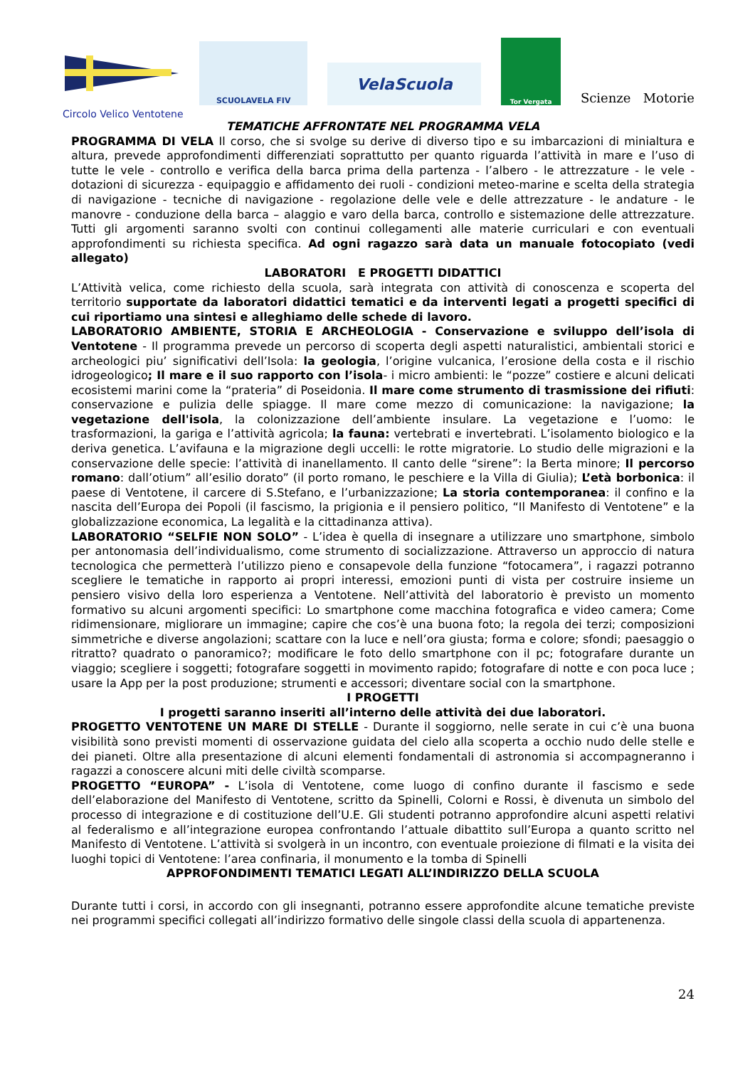SCUOLAVELA FIV
VelaScuola
Tor Vergata
Scienze Motorie
Circolo Velico Ventotene
TEMATICHE AFFRONTATE NEL PROGRAMMA VELA
PROGRAMMA DI VELA Il corso, che si svolge su derive di diverso tipo e su imbarcazioni di minialtura e altura, prevede approfondimenti differenziati soprattutto per quanto riguarda l’attività in mare e l’uso di tutte le vele - controllo e verifica della barca prima della partenza - l’albero - le attrezzature - le vele - dotazioni di sicurezza - equipaggio e affidamento dei ruoli - condizioni meteo-marine e scelta della strategia di navigazione - tecniche di navigazione - regolazione delle vele e delle attrezzature - le andature - le manovre - conduzione della barca – alaggio e varo della barca, controllo e sistemazione delle attrezzature. Tutti gli argomenti saranno svolti con continui collegamenti alle materie curriculari e con eventuali approfondimenti su richiesta specifica. Ad ogni ragazzo sarà data un manuale fotocopiato (vedi allegato)
LABORATORI E PROGETTI DIDATTICI
L’Attività velica, come richiesto della scuola, sarà integrata con attività di conoscenza e scoperta del territorio supportate da laboratori didattici tematici e da interventi legati a progetti specifici di cui riportiamo una sintesi e alleghiamo delle schede di lavoro.
LABORATORIO AMBIENTE, STORIA E ARCHEOLOGIA - Conservazione e sviluppo dell’isola di Ventotene - Il programma prevede un percorso di scoperta degli aspetti naturalistici, ambientali storici e archeologici piu’ significativi dell’Isola: la geologia, l’origine vulcanica, l’erosione della costa e il rischio idrogeologico; Il mare e il suo rapporto con l’isola- i micro ambienti: le “pozze” costiere e alcuni delicati ecosistemi marini come la “prateria” di Poseidonia. Il mare come strumento di trasmissione dei rifiuti: conservazione e pulizia delle spiagge. Il mare come mezzo di comunicazione: la navigazione; la vegetazione dell'isola, la colonizzazione dell’ambiente insulare. La vegetazione e l’uomo: le trasformazioni, la gariga e l’attività agricola; la fauna: vertebrati e invertebrati. L’isolamento biologico e la deriva genetica. L’avifauna e la migrazione degli uccelli: le rotte migratorie. Lo studio delle migrazioni e la conservazione delle specie: l’attività di inanellamento. Il canto delle “sirene”: la Berta minore; Il percorso romano: dall’otium” all’esilio dorato” (il porto romano, le peschiere e la Villa di Giulia); L’età borbonica: il paese di Ventotene, il carcere di S.Stefano, e l’urbanizzazione; La storia contemporanea: il confino e la nascita dell’Europa dei Popoli (il fascismo, la prigionia e il pensiero politico, “Il Manifesto di Ventotene” e la globalizzazione economica, La legalità e la cittadinanza attiva).
LABORATORIO “SELFIE NON SOLO” - L’idea è quella di insegnare a utilizzare uno smartphone, simbolo per antonomasia dell’individualismo, come strumento di socializzazione. Attraverso un approccio di natura tecnologica che permetterà l’utilizzo pieno e consapevole della funzione “fotocamera”, i ragazzi potranno scegliere le tematiche in rapporto ai propri interessi, emozioni punti di vista per costruire insieme un pensiero visivo della loro esperienza a Ventotene. Nell’attività del laboratorio è previsto un momento formativo su alcuni argomenti specifici: Lo smartphone come macchina fotografica e video camera; Come ridimensionare, migliorare un immagine; capire che cos’è una buona foto; la regola dei terzi; composizioni simmetriche e diverse angolazioni; scattare con la luce e nell’ora giusta; forma e colore; sfondi; paesaggio o ritratto? quadrato o panoramico?; modificare le foto dello smartphone con il pc; fotografare durante un viaggio; scegliere i soggetti; fotografare soggetti in movimento rapido; fotografare di notte e con poca luce ; usare la App per la post produzione; strumenti e accessori; diventare social con la smartphone.
I PROGETTI
I progetti saranno inseriti all’interno delle attività dei due laboratori.
PROGETTO VENTOTENE UN MARE DI STELLE - Durante il soggiorno, nelle serate in cui c’è una buona visibilità sono previsti momenti di osservazione guidata del cielo alla scoperta a occhio nudo delle stelle e dei pianeti. Oltre alla presentazione di alcuni elementi fondamentali di astronomia si accompagneranno i ragazzi a conoscere alcuni miti delle civiltà scomparse.
PROGETTO “EUROPA” - L’isola di Ventotene, come luogo di confino durante il fascismo e sede dell’elaborazione del Manifesto di Ventotene, scritto da Spinelli, Colorni e Rossi, è divenuta un simbolo del processo di integrazione e di costituzione dell’U.E. Gli studenti potranno approfondire alcuni aspetti relativi al federalismo e all’integrazione europea confrontando l’attuale dibattito sull’Europa a quanto scritto nel Manifesto di Ventotene. L’attività si svolgerà in un incontro, con eventuale proiezione di filmati e la visita dei luoghi topici di Ventotene: l’area confinaria, il monumento e la tomba di Spinelli
APPROFONDIMENTI TEMATICI LEGATI ALL’INDIRIZZO DELLA SCUOLA
Durante tutti i corsi, in accordo con gli insegnanti, potranno essere approfondite alcune tematiche previste nei programmi specifici collegati all’indirizzo formativo delle singole classi della scuola di appartenenza.
24